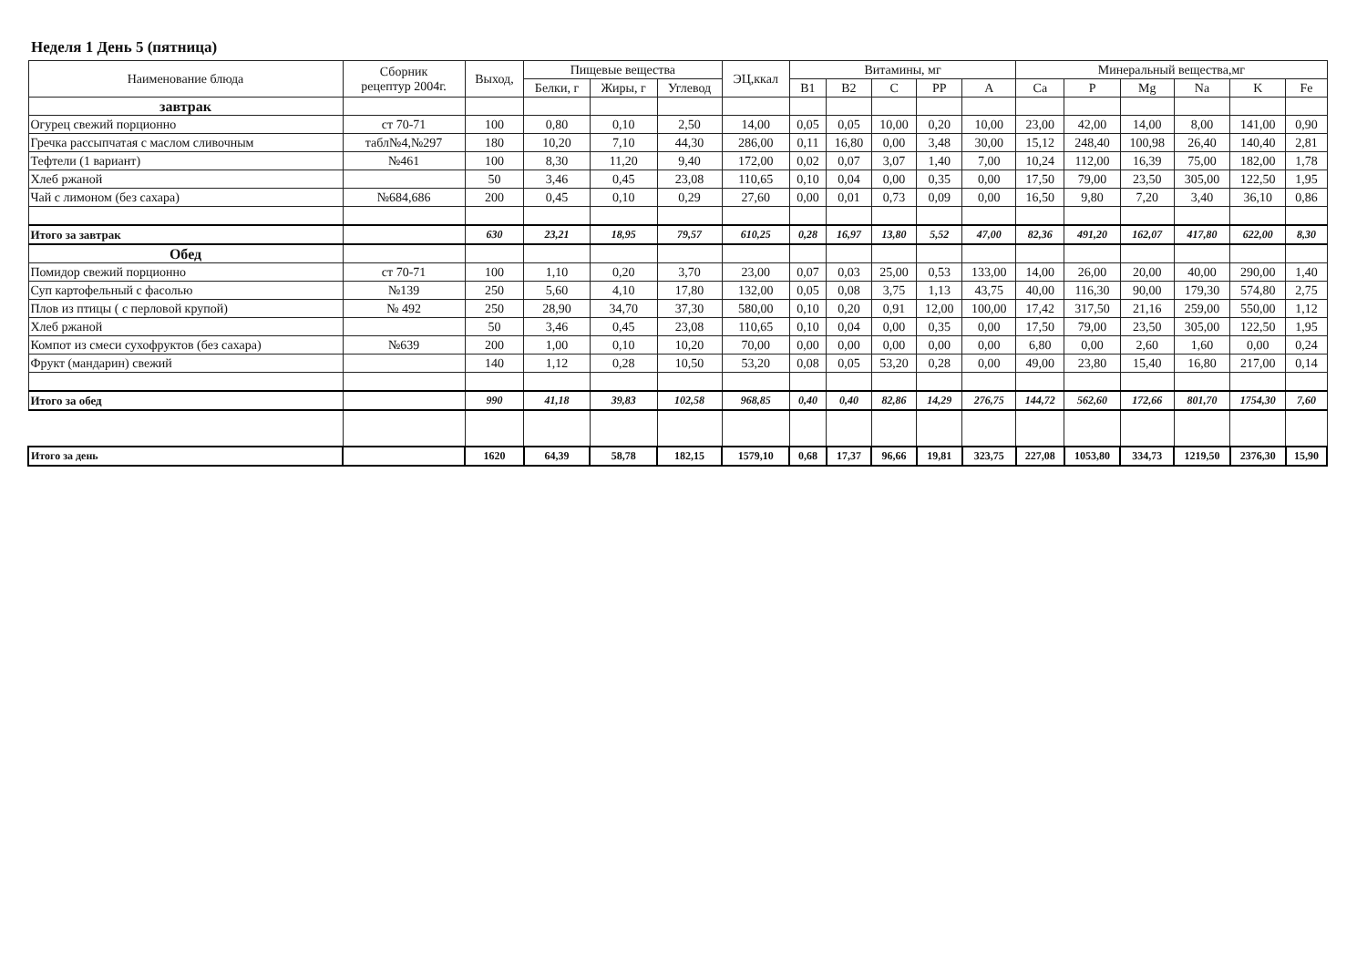Неделя 1 День 5 (пятница)
| Наименование блюда | Сборник рецептур 2004г. | Выход, | Пищевые вещества | | | ЭЦ,ккал | Витамины, мг | | | | | Минеральный вещества,мг | | | | | |
| --- | --- | --- | --- | --- | --- | --- | --- | --- | --- | --- | --- | --- | --- | --- | --- | --- | --- |
| | | | Белки, г | Жиры, г | Углевод | | B1 | B2 | C | PP | A | Ca | P | Mg | Na | K | Fe |
| завтрак | | | | | | | | | | | | | | | | | |
| Огурец свежий порционно | ст 70-71 | 100 | 0,80 | 0,10 | 2,50 | 14,00 | 0,05 | 0,05 | 10,00 | 0,20 | 10,00 | 23,00 | 42,00 | 14,00 | 8,00 | 141,00 | 0,90 |
| Гречка рассыпчатая с маслом сливочным | табл№4,№297 | 180 | 10,20 | 7,10 | 44,30 | 286,00 | 0,11 | 16,80 | 0,00 | 3,48 | 30,00 | 15,12 | 248,40 | 100,98 | 26,40 | 140,40 | 2,81 |
| Тефтели (1 вариант) | №461 | 100 | 8,30 | 11,20 | 9,40 | 172,00 | 0,02 | 0,07 | 3,07 | 1,40 | 7,00 | 10,24 | 112,00 | 16,39 | 75,00 | 182,00 | 1,78 |
| Хлеб ржаной | | 50 | 3,46 | 0,45 | 23,08 | 110,65 | 0,10 | 0,04 | 0,00 | 0,35 | 0,00 | 17,50 | 79,00 | 23,50 | 305,00 | 122,50 | 1,95 |
| Чай с лимоном (без сахара) | №684,686 | 200 | 0,45 | 0,10 | 0,29 | 27,60 | 0,00 | 0,01 | 0,73 | 0,09 | 0,00 | 16,50 | 9,80 | 7,20 | 3,40 | 36,10 | 0,86 |
| Итого за завтрак | | 630 | 23,21 | 18,95 | 79,57 | 610,25 | 0,28 | 16,97 | 13,80 | 5,52 | 47,00 | 82,36 | 491,20 | 162,07 | 417,80 | 622,00 | 8,30 |
| Обед | | | | | | | | | | | | | | | | | |
| Помидор свежий порционно | ст 70-71 | 100 | 1,10 | 0,20 | 3,70 | 23,00 | 0,07 | 0,03 | 25,00 | 0,53 | 133,00 | 14,00 | 26,00 | 20,00 | 40,00 | 290,00 | 1,40 |
| Суп картофельный с фасолью | №139 | 250 | 5,60 | 4,10 | 17,80 | 132,00 | 0,05 | 0,08 | 3,75 | 1,13 | 43,75 | 40,00 | 116,30 | 90,00 | 179,30 | 574,80 | 2,75 |
| Плов из птицы ( с перловой крупой) | № 492 | 250 | 28,90 | 34,70 | 37,30 | 580,00 | 0,10 | 0,20 | 0,91 | 12,00 | 100,00 | 17,42 | 317,50 | 21,16 | 259,00 | 550,00 | 1,12 |
| Хлеб ржаной | | 50 | 3,46 | 0,45 | 23,08 | 110,65 | 0,10 | 0,04 | 0,00 | 0,35 | 0,00 | 17,50 | 79,00 | 23,50 | 305,00 | 122,50 | 1,95 |
| Компот из смеси сухофруктов (без сахара) | №639 | 200 | 1,00 | 0,10 | 10,20 | 70,00 | 0,00 | 0,00 | 0,00 | 0,00 | 0,00 | 6,80 | 0,00 | 2,60 | 1,60 | 0,00 | 0,24 |
| Фрукт (мандарин) свежий | | 140 | 1,12 | 0,28 | 10,50 | 53,20 | 0,08 | 0,05 | 53,20 | 0,28 | 0,00 | 49,00 | 23,80 | 15,40 | 16,80 | 217,00 | 0,14 |
| Итого за обед | | 990 | 41,18 | 39,83 | 102,58 | 968,85 | 0,40 | 0,40 | 82,86 | 14,29 | 276,75 | 144,72 | 562,60 | 172,66 | 801,70 | 1754,30 | 7,60 |
| Итого за день | | 1620 | 64,39 | 58,78 | 182,15 | 1579,10 | 0,68 | 17,37 | 96,66 | 19,81 | 323,75 | 227,08 | 1053,80 | 334,73 | 1219,50 | 2376,30 | 15,90 |